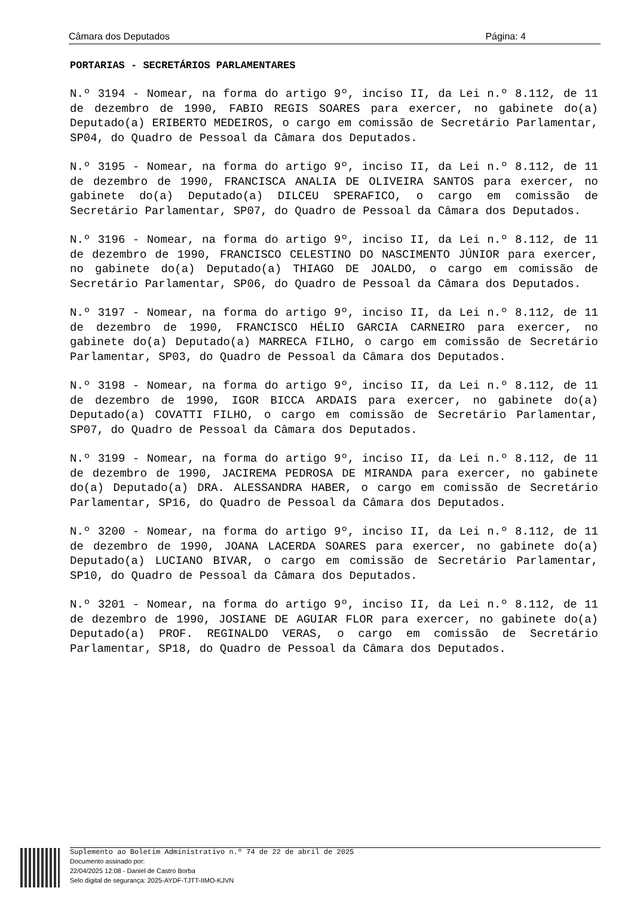Câmara dos Deputados Página: 4
PORTARIAS - SECRETÁRIOS PARLAMENTARES
N.º 3194 - Nomear, na forma do artigo 9º, inciso II, da Lei n.º 8.112, de 11 de dezembro de 1990, FABIO REGIS SOARES para exercer, no gabinete do(a) Deputado(a) ERIBERTO MEDEIROS, o cargo em comissão de Secretário Parlamentar, SP04, do Quadro de Pessoal da Câmara dos Deputados.
N.º 3195 - Nomear, na forma do artigo 9º, inciso II, da Lei n.º 8.112, de 11 de dezembro de 1990, FRANCISCA ANALIA DE OLIVEIRA SANTOS para exercer, no gabinete do(a) Deputado(a) DILCEU SPERAFICO, o cargo em comissão de Secretário Parlamentar, SP07, do Quadro de Pessoal da Câmara dos Deputados.
N.º 3196 - Nomear, na forma do artigo 9º, inciso II, da Lei n.º 8.112, de 11 de dezembro de 1990, FRANCISCO CELESTINO DO NASCIMENTO JÚNIOR para exercer, no gabinete do(a) Deputado(a) THIAGO DE JOALDO, o cargo em comissão de Secretário Parlamentar, SP06, do Quadro de Pessoal da Câmara dos Deputados.
N.º 3197 - Nomear, na forma do artigo 9º, inciso II, da Lei n.º 8.112, de 11 de dezembro de 1990, FRANCISCO HÉLIO GARCIA CARNEIRO para exercer, no gabinete do(a) Deputado(a) MARRECA FILHO, o cargo em comissão de Secretário Parlamentar, SP03, do Quadro de Pessoal da Câmara dos Deputados.
N.º 3198 - Nomear, na forma do artigo 9º, inciso II, da Lei n.º 8.112, de 11 de dezembro de 1990, IGOR BICCA ARDAIS para exercer, no gabinete do(a) Deputado(a) COVATTI FILHO, o cargo em comissão de Secretário Parlamentar, SP07, do Quadro de Pessoal da Câmara dos Deputados.
N.º 3199 - Nomear, na forma do artigo 9º, inciso II, da Lei n.º 8.112, de 11 de dezembro de 1990, JACIREMA PEDROSA DE MIRANDA para exercer, no gabinete do(a) Deputado(a) DRA. ALESSANDRA HABER, o cargo em comissão de Secretário Parlamentar, SP16, do Quadro de Pessoal da Câmara dos Deputados.
N.º 3200 - Nomear, na forma do artigo 9º, inciso II, da Lei n.º 8.112, de 11 de dezembro de 1990, JOANA LACERDA SOARES para exercer, no gabinete do(a) Deputado(a) LUCIANO BIVAR, o cargo em comissão de Secretário Parlamentar, SP10, do Quadro de Pessoal da Câmara dos Deputados.
N.º 3201 - Nomear, na forma do artigo 9º, inciso II, da Lei n.º 8.112, de 11 de dezembro de 1990, JOSIANE DE AGUIAR FLOR para exercer, no gabinete do(a) Deputado(a) PROF. REGINALDO VERAS, o cargo em comissão de Secretário Parlamentar, SP18, do Quadro de Pessoal da Câmara dos Deputados.
Suplemento ao Boletim Administrativo n.º 74 de 22 de abril de 2025
Documento assinado por:
22/04/2025 12:08 - Daniel de Castro Borba
Selo digital de segurança: 2025-AYDF-TJTT-IIMO-KJVN